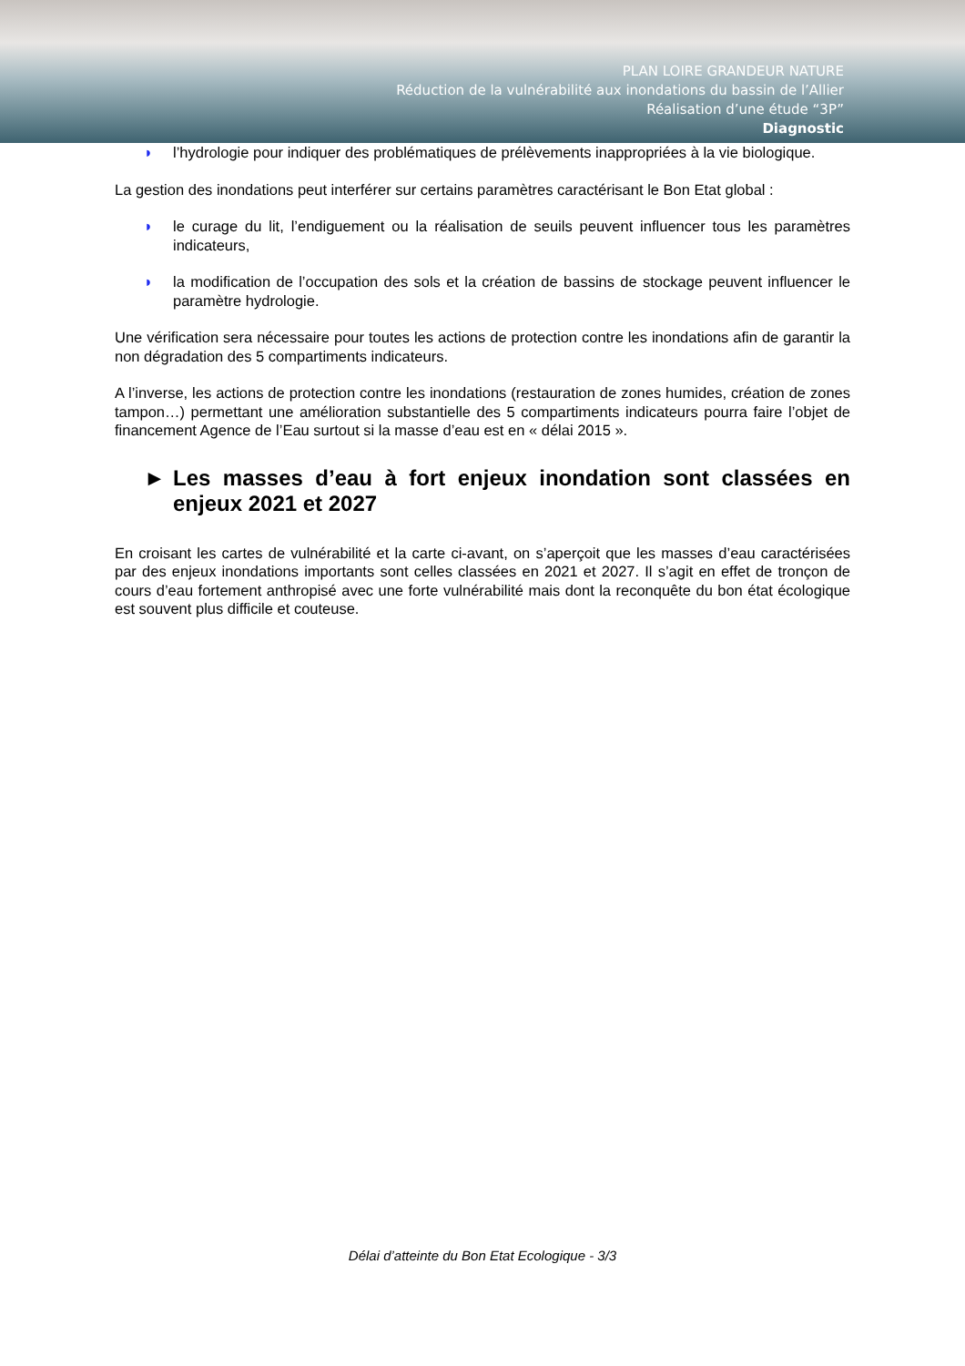PLAN LOIRE GRANDEUR NATURE
Réduction de la vulnérabilité aux inondations du bassin de l’Allier
Réalisation d’une étude “3P”
Diagnostic
◗ l’hydrologie pour indiquer des problématiques de prélèvements inappropriées à la vie biologique.
La gestion des inondations peut interférer sur certains paramètres caractérisant le Bon Etat global :
◗ le curage du lit, l’endiguement ou la réalisation de seuils peuvent influencer tous les paramètres indicateurs,
◗ la modification de l’occupation des sols et la création de bassins de stockage peuvent influencer le paramètre hydrologie.
Une vérification sera nécessaire pour toutes les actions de protection contre les inondations afin de garantir la non dégradation des 5 compartiments indicateurs.
A l’inverse, les actions de protection contre les inondations (restauration de zones humides, création de zones tampon…) permettant une amélioration substantielle des 5 compartiments indicateurs pourra faire l’objet de financement Agence de l’Eau surtout si la masse d’eau est en « délai 2015 ».
► Les masses d’eau à fort enjeux inondation sont classées en enjeux 2021 et 2027
En croisant les cartes de vulnérabilité et la carte ci-avant, on s’aperçoit que les masses d’eau caractérisées par des enjeux inondations importants sont celles classées en 2021 et 2027. Il s’agit en effet de tronçon de cours d’eau fortement anthropisé avec une forte vulnérabilité mais dont la reconquête du bon état écologique est souvent plus difficile et couteuse.
Délai d’atteinte du Bon Etat Ecologique - 3/3